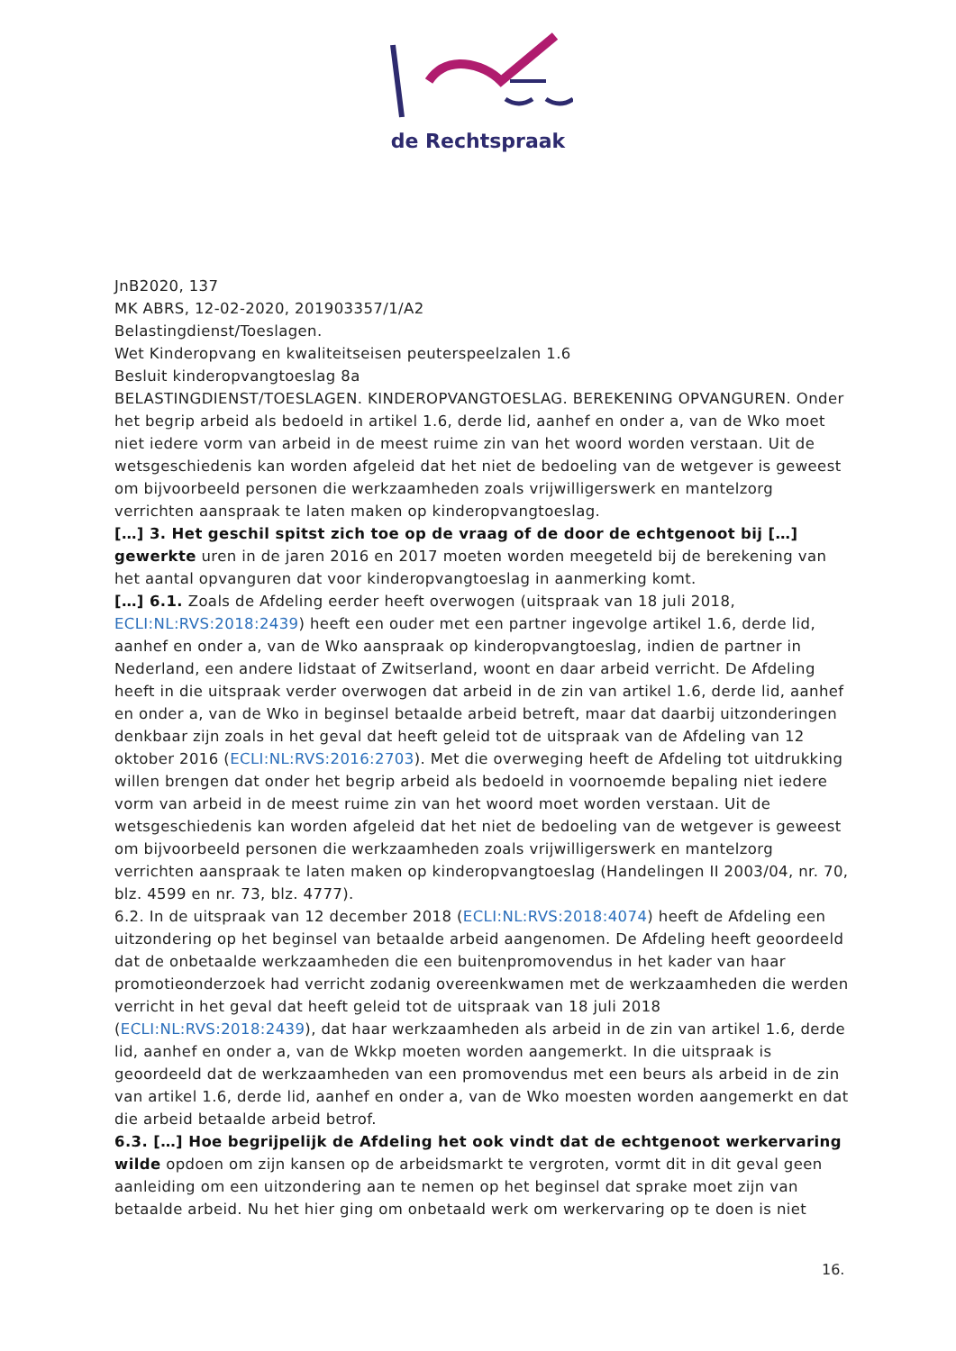de Rechtspraak
JnB2020, 137
MK ABRS, 12-02-2020, 201903357/1/A2
Belastingdienst/Toeslagen.
Wet Kinderopvang en kwaliteitseisen peuterspeelzalen 1.6
Besluit kinderopvangtoeslag 8a
BELASTINGDIENST/TOESLAGEN. KINDEROPVANGTOESLAG. BEREKENING OPVANGUREN. Onder het begrip arbeid als bedoeld in artikel 1.6, derde lid, aanhef en onder a, van de Wko moet niet iedere vorm van arbeid in de meest ruime zin van het woord worden verstaan. Uit de wetsgeschiedenis kan worden afgeleid dat het niet de bedoeling van de wetgever is geweest om bijvoorbeeld personen die werkzaamheden zoals vrijwilligerswerk en mantelzorg verrichten aanspraak te laten maken op kinderopvangtoeslag.
[…] 3. Het geschil spitst zich toe op de vraag of de door de echtgenoot bij […] gewerkte uren in de jaren 2016 en 2017 moeten worden meegeteld bij de berekening van het aantal opvanguren dat voor kinderopvangtoeslag in aanmerking komt.
[…] 6.1. Zoals de Afdeling eerder heeft overwogen (uitspraak van 18 juli 2018, ECLI:NL:RVS:2018:2439) heeft een ouder met een partner ingevolge artikel 1.6, derde lid, aanhef en onder a, van de Wko aanspraak op kinderopvangtoeslag, indien de partner in Nederland, een andere lidstaat of Zwitserland, woont en daar arbeid verricht. De Afdeling heeft in die uitspraak verder overwogen dat arbeid in de zin van artikel 1.6, derde lid, aanhef en onder a, van de Wko in beginsel betaalde arbeid betreft, maar dat daarbij uitzonderingen denkbaar zijn zoals in het geval dat heeft geleid tot de uitspraak van de Afdeling van 12 oktober 2016 (ECLI:NL:RVS:2016:2703). Met die overweging heeft de Afdeling tot uitdrukking willen brengen dat onder het begrip arbeid als bedoeld in voornoemde bepaling niet iedere vorm van arbeid in de meest ruime zin van het woord moet worden verstaan. Uit de wetsgeschiedenis kan worden afgeleid dat het niet de bedoeling van de wetgever is geweest om bijvoorbeeld personen die werkzaamheden zoals vrijwilligerswerk en mantelzorg verrichten aanspraak te laten maken op kinderopvangtoeslag (Handelingen II 2003/04, nr. 70, blz. 4599 en nr. 73, blz. 4777).
6.2. In de uitspraak van 12 december 2018 (ECLI:NL:RVS:2018:4074) heeft de Afdeling een uitzondering op het beginsel van betaalde arbeid aangenomen. De Afdeling heeft geoordeeld dat de onbetaalde werkzaamheden die een buitenpromovendus in het kader van haar promotieonderzoek had verricht zodanig overeenkwamen met de werkzaamheden die werden verricht in het geval dat heeft geleid tot de uitspraak van 18 juli 2018 (ECLI:NL:RVS:2018:2439), dat haar werkzaamheden als arbeid in de zin van artikel 1.6, derde lid, aanhef en onder a, van de Wkkp moeten worden aangemerkt. In die uitspraak is geoordeeld dat de werkzaamheden van een promovendus met een beurs als arbeid in de zin van artikel 1.6, derde lid, aanhef en onder a, van de Wko moesten worden aangemerkt en dat die arbeid betaalde arbeid betrof.
6.3. […] Hoe begrijpelijk de Afdeling het ook vindt dat de echtgenoot werkervaring wilde opdoen om zijn kansen op de arbeidsmarkt te vergroten, vormt dit in dit geval geen aanleiding om een uitzondering aan te nemen op het beginsel dat sprake moet zijn van betaalde arbeid. Nu het hier ging om onbetaald werk om werkervaring op te doen is niet
16.